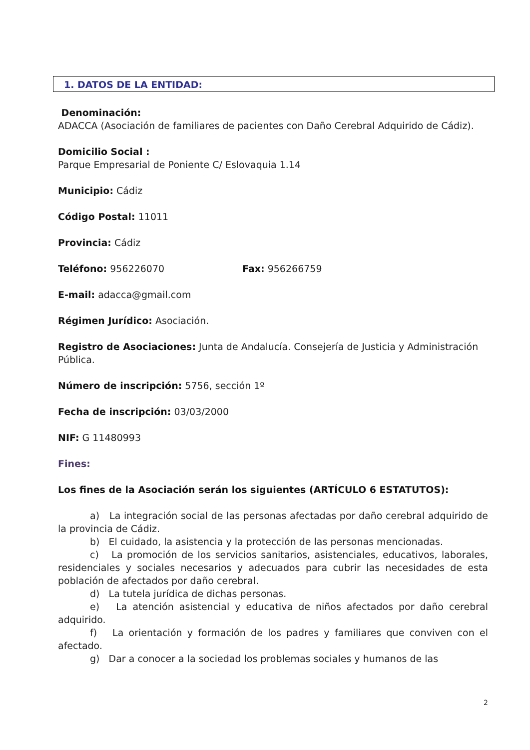1. DATOS DE LA ENTIDAD:
Denominación:
ADACCA (Asociación de familiares de pacientes con Daño Cerebral Adquirido de Cádiz).
Domicilio Social :
Parque Empresarial de Poniente C/ Eslovaquia 1.14
Municipio: Cádiz
Código Postal: 11011
Provincia: Cádiz
Teléfono: 956226070 Fax: 956266759
E-mail: adacca@gmail.com
Régimen Jurídico: Asociación.
Registro de Asociaciones: Junta de Andalucía. Consejería de Justicia y Administración Pública.
Número de inscripción: 5756, sección 1º
Fecha de inscripción: 03/03/2000
NIF: G 11480993
Fines:
Los fines de la Asociación serán los siguientes (ARTÍCULO 6 ESTATUTOS):
a) La integración social de las personas afectadas por daño cerebral adquirido de la provincia de Cádiz.
b) El cuidado, la asistencia y la protección de las personas mencionadas.
c) La promoción de los servicios sanitarios, asistenciales, educativos, laborales, residenciales y sociales necesarios y adecuados para cubrir las necesidades de esta población de afectados por daño cerebral.
d) La tutela jurídica de dichas personas.
e) La atención asistencial y educativa de niños afectados por daño cerebral adquirido.
f) La orientación y formación de los padres y familiares que conviven con el afectado.
g) Dar a conocer a la sociedad los problemas sociales y humanos de las
2